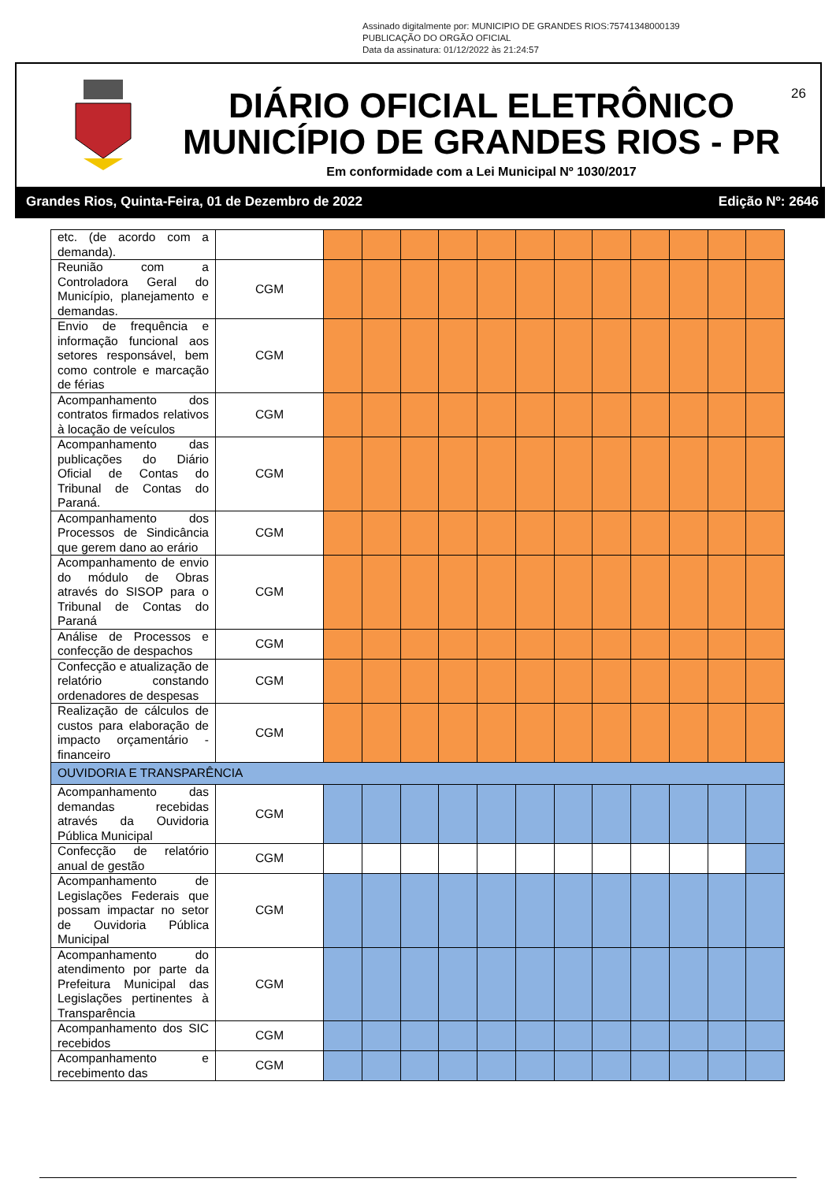Assinado digitalmente por: MUNICIPIO DE GRANDES RIOS:75741348000139
PUBLICAÇÃO DO ORGÃO OFICIAL
Data da assinatura: 01/12/2022 às 21:24:57
DIÁRIO OFICIAL ELETRÔNICO
MUNICÍPIO DE GRANDES RIOS - PR
Em conformidade com a Lei Municipal Nº 1030/2017
26
Grandes Rios, Quinta-Feira, 01 de Dezembro de 2022 Edição Nº: 2646
| etc. (de acordo com a demanda). | | | | | | | | | | | | | |
| Reunião com a Controladora Geral do Município, planejamento e demandas. | CGM | | | | | | | | | | | | |
| Envio de frequência e informação funcional aos setores responsável, bem como controle e marcação de férias | CGM | | | | | | | | | | | | |
| Acompanhamento dos contratos firmados relativos à locação de veículos | CGM | | | | | | | | | | | | |
| Acompanhamento das publicações do Diário Oficial de Contas do Tribunal de Contas do Paraná. | CGM | | | | | | | | | | | | |
| Acompanhamento dos Processos de Sindicância que gerem dano ao erário | CGM | | | | | | | | | | | | |
| Acompanhamento de envio do módulo de Obras através do SISOP para o Tribunal de Contas do Paraná | CGM | | | | | | | | | | | | |
| Análise de Processos e confecção de despachos | CGM | | | | | | | | | | | | |
| Confecção e atualização de relatório constando ordenadores de despesas | CGM | | | | | | | | | | | | |
| Realização de cálculos de custos para elaboração de impacto orçamentário - financeiro | CGM | | | | | | | | | | | | |
| OUVIDORIA E TRANSPARÊNCIA | | | | | | | | | | | | | |
| Acompanhamento das demandas recebidas através da Ouvidoria Pública Municipal | CGM | | | | | | | | | | | | |
| Confecção de relatório anual de gestão | CGM | | | | | | | | | | | | |
| Acompanhamento de Legislações Federais que possam impactar no setor de Ouvidoria Pública Municipal | CGM | | | | | | | | | | | | |
| Acompanhamento do atendimento por parte da Prefeitura Municipal das Legislações pertinentes à Transparência | CGM | | | | | | | | | | | | |
| Acompanhamento dos SIC recebidos | CGM | | | | | | | | | | | | |
| Acompanhamento e recebimento das | CGM | | | | | | | | | | | | |